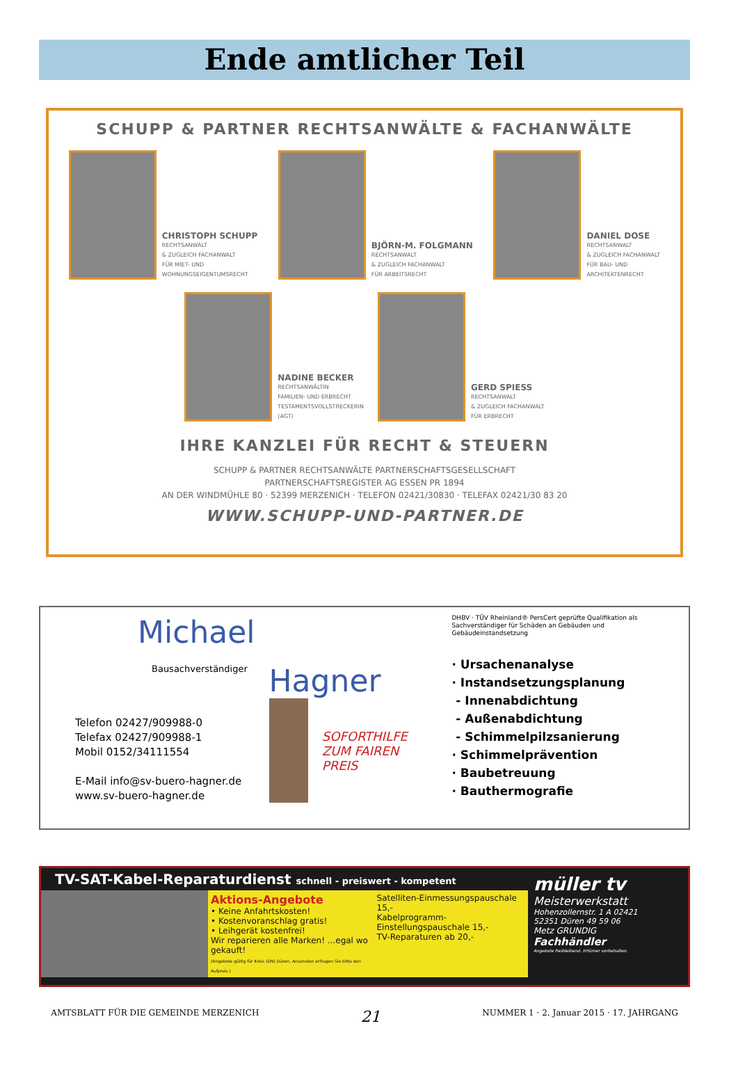Ende amtlicher Teil
SCHUPP & PARTNER RECHTSANWÄLTE & FACHANWÄLTE
CHRISTOPH SCHUPP
RECHTSANWALT
& ZUGLEICH FACHANWALT
FÜR MIET- UND
WOHNUNGSEIGENTUMSRECHT
BJÖRN-M. FOLGMANN
RECHTSANWALT
& ZUGLEICH FACHANWALT
FÜR ARBEITSRECHT
DANIEL DOSE
RECHTSANWALT
& ZUGLEICH FACHANWALT
FÜR BAU- UND
ARCHITEKTENRECHT
NADINE BECKER
RECHTSANWÄLTIN
FAMILIEN- UND ERBRECHT
TESTAMENTSVOLLSTRECKERIN
(AGT)
GERD SPIESS
RECHTSANWALT
& ZUGLEICH FACHANWALT
FÜR ERBRECHT
IHRE KANZLEI FÜR RECHT & STEUERN
SCHUPP & PARTNER RECHTSANWÄLTE PARTNERSCHAFTSGESELLSCHAFT
PARTNERSCHAFTSREGISTER AG ESSEN PR 1894
AN DER WINDMÜHLE 80 · 52399 MERZENICH · TELEFON 02421/30830 · TELEFAX 02421/30 83 20
WWW.SCHUPP-UND-PARTNER.DE
Michael
Bausachverständiger
Telefon 02427/909988-0
Telefax 02427/909988-1
Mobil 0152/34111554
E-Mail info@sv-buero-hagner.de
www.sv-buero-hagner.de
Hagner
SOFORTHILFE ZUM FAIREN PREIS
DHBV · TÜV Rheinland® PersCert geprüfte Qualifikation als Sachverständiger für Schäden an Gebäuden und Gebäudeinstandsetzung
· Ursachenanalyse
· Instandsetzungsplanung
- Innenabdichtung
- Außenabdichtung
- Schimmelpilzsanierung
· Schimmelprävention
· Baubetreuung
· Bauthermografie
TV-SAT-Kabel-Reparaturdienst schnell - preiswert - kompetent
Aktions-Angebote
• Keine Anfahrtskosten!
• Kostenvoranschlag gratis!
• Leihgerät kostenfrei!
Wir reparieren alle Marken! ...egal wo gekauft!
(Angebote gültig für Kreis (DN) Düren. Ansonsten erfragen Sie bitte den Aufpreis.)
Satelliten-Einmessungspauschale 15,-
Kabelprogramm-Einstellungspauschale 15,-
TV-Reparaturen ab 20,-
müller tv
Meisterwerkstatt
Hohenzollernstr. 1 A 02421
52351 Düren 49 59 06
Metz GRUNDIG
Fachhändler
Angebote freibleibend. Irrtümer vorbehalten.
AMTSBLATT FÜR DIE GEMEINDE MERZENICH 21 NUMMER 1 · 2. Januar 2015 · 17. JAHRGANG